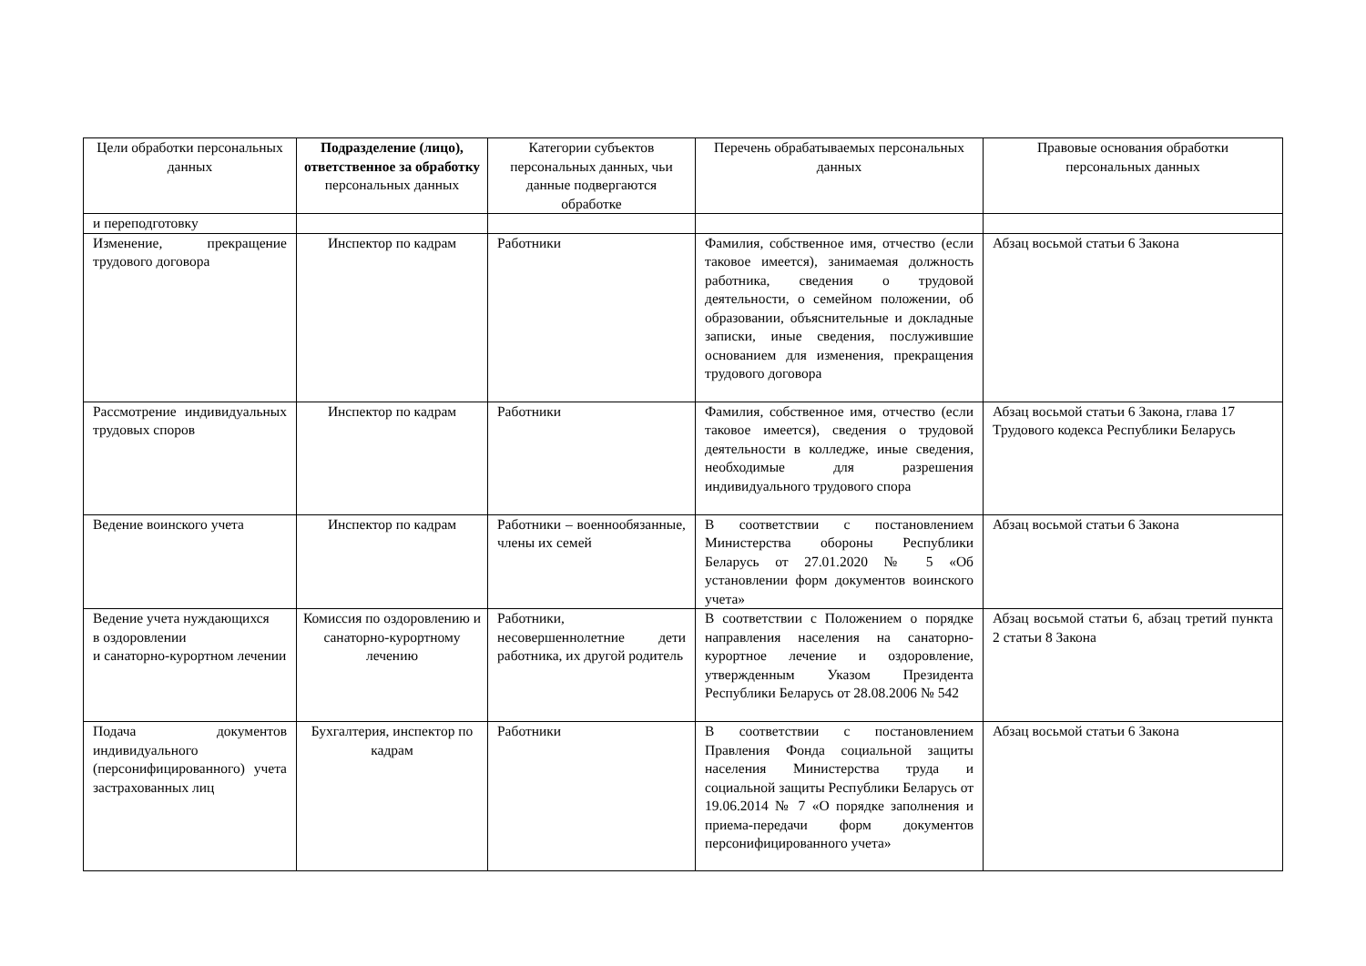| Цели обработки персональных данных | Подразделение (лицо), ответственное за обработку персональных данных | Категории субъектов персональных данных, чьи данные подвергаются обработке | Перечень обрабатываемых персональных данных | Правовые основания обработки персональных данных |
| --- | --- | --- | --- | --- |
| и переподготовку | | | | |
| Изменение, прекращение трудового договора | Инспектор по кадрам | Работники | Фамилия, собственное имя, отчество (если таковое имеется), занимаемая должность работника, сведения о трудовой деятельности, о семейном положении, об образовании, объяснительные и докладные записки, иные сведения, послужившие основанием для изменения, прекращения трудового договора | Абзац восьмой статьи 6 Закона |
| Рассмотрение индивидуальных трудовых споров | Инспектор по кадрам | Работники | Фамилия, собственное имя, отчество (если таковое имеется), сведения о трудовой деятельности в колледже, иные сведения, необходимые для разрешения индивидуального трудового спора | Абзац восьмой статьи 6 Закона, глава 17 Трудового кодекса Республики Беларусь |
| Ведение воинского учета | Инспектор по кадрам | Работники – военнообязанные, члены их семей | В соответствии с постановлением Министерства обороны Республики Беларусь от 27.01.2020 № 5 «Об установлении форм документов воинского учета» | Абзац восьмой статьи 6 Закона |
| Ведение учета нуждающихся в оздоровлении и санаторно-курортном лечении | Комиссия по оздоровлению и санаторно-курортному лечению | Работники, несовершеннолетние дети работника, их другой родитель | В соответствии с Положением о порядке направления населения на санаторно-курортное лечение и оздоровление, утвержденным Указом Президента Республики Беларусь от 28.08.2006 № 542 | Абзац восьмой статьи 6, абзац третий пункта 2 статьи 8 Закона |
| Подача документов индивидуального (персонифицированного) учета застрахованных лиц | Бухгалтерия, инспектор по кадрам | Работники | В соответствии с постановлением Правления Фонда социальной защиты населения Министерства труда и социальной защиты Республики Беларусь от 19.06.2014 № 7 «О порядке заполнения и приема-передачи форм документов персонифицированного учета» | Абзац восьмой статьи 6 Закона |